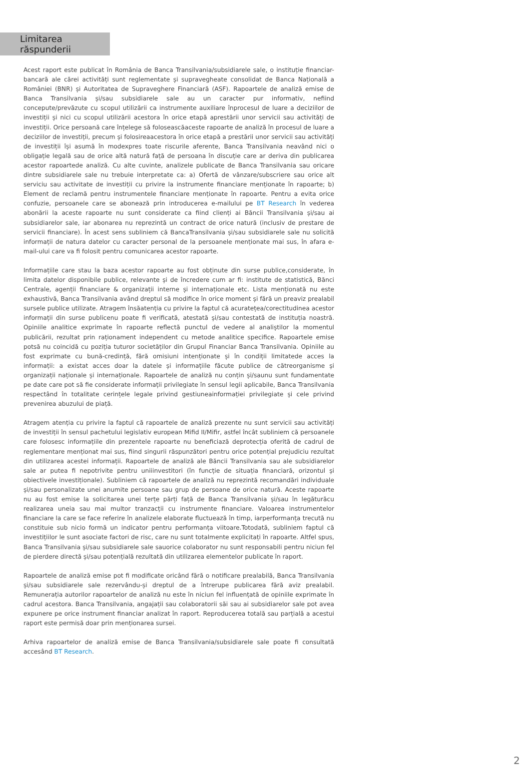Limitarea răspunderii
Acest raport este publicat în România de Banca Transilvania/subsidiarele sale, o instituție financiar-bancară ale cărei activități sunt reglementate și supravegheate consolidat de Banca Națională a României (BNR) și Autoritatea de Supraveghere Financiară (ASF). Rapoartele de analiză emise de Banca Transilvania și/sau subsidiarele sale au un caracter pur informativ, nefiind concepute/prevăzute cu scopul utilizării ca instrumente auxiliare înprocesul de luare a deciziilor de investiții și nici cu scopul utilizării acestora în orice etapă aprestării unor servicii sau activități de investiții. Orice persoană care înțelege să foloseascăaceste rapoarte de analiză în procesul de luare a deciziilor de investiții, precum și folosireaacestora în orice etapă a prestării unor servicii sau activități de investiții își asumă în modexpres toate riscurile aferente, Banca Transilvania neavând nici o obligație legală sau de orice altă natură față de persoana în discuție care ar deriva din publicarea acestor rapoartede analiză. Cu alte cuvinte, analizele publicate de Banca Transilvania sau oricare dintre subsidiarele sale nu trebuie interpretate ca: a) Ofertă de vânzare/subscriere sau orice alt serviciu sau activitate de investiții cu privire la instrumente financiare menționate în rapoarte; b) Element de reclamă pentru instrumentele financiare menționate în rapoarte. Pentru a evita orice confuzie, persoanele care se abonează prin introducerea e-mailului pe BT Research în vederea abonării la aceste rapoarte nu sunt considerate ca fiind clienți ai Băncii Transilvania și/sau ai subsidiarelor sale, iar abonarea nu reprezintă un contract de orice natură (inclusiv de prestare de servicii financiare). În acest sens subliniem că BancaTransilvania și/sau subsidiarele sale nu solicită informații de natura datelor cu caracter personal de la persoanele menționate mai sus, în afara e-mail-ului care va fi folosit pentru comunicarea acestor rapoarte.
Informațiile care stau la baza acestor rapoarte au fost obținute din surse publice,considerate, în limita datelor disponibile publice, relevante și de încredere cum ar fi: institute de statistică, Bănci Centrale, agenții financiare & organizații interne și internaționale etc. Lista menționată nu este exhaustivă, Banca Transilvania având dreptul să modifice în orice moment și fără un preaviz prealabil sursele publice utilizate. Atragem însăatenția cu privire la faptul că acuratețea/corectitudinea acestor informații din surse publicenu poate fi verificată, atestată și/sau contestată de instituția noastră. Opiniile analitice exprimate în rapoarte reflectă punctul de vedere al analiștilor la momentul publicării, rezultat prin raționament independent cu metode analitice specifice. Rapoartele emise potsă nu coincidă cu poziția tuturor societăților din Grupul Financiar Banca Transilvania. Opiniile au fost exprimate cu bună-credință, fără omisiuni intenționate și în condiții limitatede acces la informații: a existat acces doar la datele și informațiile făcute publice de cătreorganisme și organizații naționale și internaționale. Rapoartele de analiză nu conțin și/saunu sunt fundamentate pe date care pot să fie considerate informații privilegiate în sensul legii aplicabile, Banca Transilvania respectând în totalitate cerințele legale privind gestiuneainformației privilegiate și cele privind prevenirea abuzului de piață.
Atragem atenția cu privire la faptul că rapoartele de analiză prezente nu sunt servicii sau activități de investiții în sensul pachetului legislativ european Mifid II/Mifir, astfel încât subliniem că persoanele care folosesc informațiile din prezentele rapoarte nu beneficiază deprotecția oferită de cadrul de reglementare menționat mai sus, fiind singurii răspunzători pentru orice potențial prejudiciu rezultat din utilizarea acestei informații. Rapoartele de analiză ale Băncii Transilvania sau ale subsidiarelor sale ar putea fi nepotrivite pentru uniiinvestitori (în funcție de situația financiară, orizontul și obiectivele investiționale). Subliniem că rapoartele de analiză nu reprezintă recomandări individuale și/sau personalizate unei anumite persoane sau grup de persoane de orice natură. Aceste rapoarte nu au fost emise la solicitarea unei terțe părți față de Banca Transilvania și/sau în legăturăcu realizarea uneia sau mai multor tranzacții cu instrumente financiare. Valoarea instrumentelor financiare la care se face referire în analizele elaborate fluctuează în timp, iarperformanța trecută nu constituie sub nicio formă un indicator pentru performanța viitoare.Totodată, subliniem faptul că investițiilor le sunt asociate factori de risc, care nu sunt totalmente explicitați în rapoarte. Altfel spus, Banca Transilvania și/sau subsidiarele sale sauorice colaborator nu sunt responsabili pentru niciun fel de pierdere directă și/sau potențială rezultată din utilizarea elementelor publicate în raport.
Rapoartele de analiză emise pot fi modificate oricând fără o notificare prealabilă, Banca Transilvania și/sau subsidiarele sale rezervându-și dreptul de a întrerupe publicarea fără aviz prealabil. Remunerația autorilor rapoartelor de analiză nu este în niciun fel influențată de opiniile exprimate în cadrul acestora. Banca Transilvania, angajații sau colaboratorii săi sau ai subsidiarelor sale pot avea expunere pe orice instrument financiar analizat în raport. Reproducerea totală sau parțială a acestui raport este permisă doar prin menționarea sursei.
Arhiva rapoartelor de analiză emise de Banca Transilvania/subsidiarele sale poate fi consultată accesând BT Research.
2